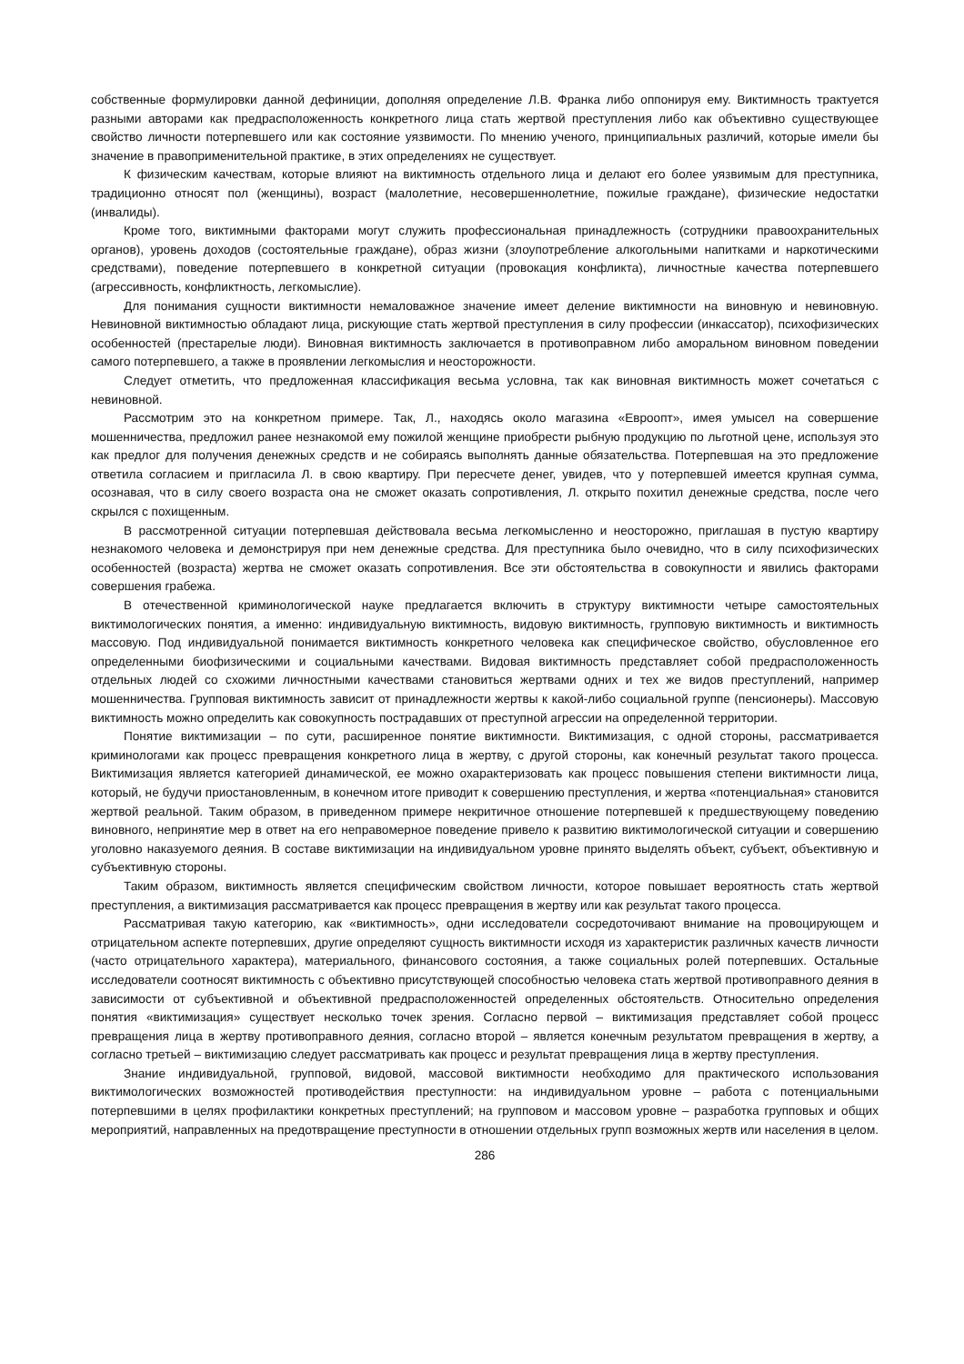собственные формулировки данной дефиниции, дополняя определение Л.В. Франка либо оппонируя ему. Виктимность трактуется разными авторами как предрасположенность конкретного лица стать жертвой преступления либо как объективно существующее свойство личности потерпевшего или как состояние уязвимости. По мнению ученого, принципиальных различий, которые имели бы значение в правоприменительной практике, в этих определениях не существует.
К физическим качествам, которые влияют на виктимность отдельного лица и делают его более уязвимым для преступника, традиционно относят пол (женщины), возраст (малолетние, несовершеннолетние, пожилые граждане), физические недостатки (инвалиды).
Кроме того, виктимными факторами могут служить профессиональная принадлежность (сотрудники правоохранительных органов), уровень доходов (состоятельные граждане), образ жизни (злоупотребление алкогольными напитками и наркотическими средствами), поведение потерпевшего в конкретной ситуации (провокация конфликта), личностные качества потерпевшего (агрессивность, конфликтность, легкомыслие).
Для понимания сущности виктимности немаловажное значение имеет деление виктимности на виновную и невиновную. Невиновной виктимностью обладают лица, рискующие стать жертвой преступления в силу профессии (инкассатор), психофизических особенностей (престарелые люди). Виновная виктимность заключается в противоправном либо аморальном виновном поведении самого потерпевшего, а также в проявлении легкомыслия и неосторожности.
Следует отметить, что предложенная классификация весьма условна, так как виновная виктимность может сочетаться с невиновной.
Рассмотрим это на конкретном примере. Так, Л., находясь около магазина «Евроопт», имея умысел на совершение мошенничества, предложил ранее незнакомой ему пожилой женщине приобрести рыбную продукцию по льготной цене, используя это как предлог для получения денежных средств и не собираясь выполнять данные обязательства. Потерпевшая на это предложение ответила согласием и пригласила Л. в свою квартиру. При пересчете денег, увидев, что у потерпевшей имеется крупная сумма, осознавая, что в силу своего возраста она не сможет оказать сопротивления, Л. открыто похитил денежные средства, после чего скрылся с похищенным.
В рассмотренной ситуации потерпевшая действовала весьма легкомысленно и неосторожно, приглашая в пустую квартиру незнакомого человека и демонстрируя при нем денежные средства. Для преступника было очевидно, что в силу психофизических особенностей (возраста) жертва не сможет оказать сопротивления. Все эти обстоятельства в совокупности и явились факторами совершения грабежа.
В отечественной криминологической науке предлагается включить в структуру виктимности четыре самостоятельных виктимологических понятия, а именно: индивидуальную виктимность, видовую виктимность, групповую виктимность и виктимность массовую. Под индивидуальной понимается виктимность конкретного человека как специфическое свойство, обусловленное его определенными биофизическими и социальными качествами. Видовая виктимность представляет собой предрасположенность отдельных людей со схожими личностными качествами становиться жертвами одних и тех же видов преступлений, например мошенничества. Групповая виктимность зависит от принадлежности жертвы к какой-либо социальной группе (пенсионеры). Массовую виктимность можно определить как совокупность пострадавших от преступной агрессии на определенной территории.
Понятие виктимизации – по сути, расширенное понятие виктимности. Виктимизация, с одной стороны, рассматривается криминологами как процесс превращения конкретного лица в жертву, с другой стороны, как конечный результат такого процесса. Виктимизация является категорией динамической, ее можно охарактеризовать как процесс повышения степени виктимности лица, который, не будучи приостановленным, в конечном итоге приводит к совершению преступления, и жертва «потенциальная» становится жертвой реальной. Таким образом, в приведенном примере некритичное отношение потерпевшей к предшествующему поведению виновного, непринятие мер в ответ на его неправомерное поведение привело к развитию виктимологической ситуации и совершению уголовно наказуемого деяния. В составе виктимизации на индивидуальном уровне принято выделять объект, субъект, объективную и субъективную стороны.
Таким образом, виктимность является специфическим свойством личности, которое повышает вероятность стать жертвой преступления, а виктимизация рассматривается как процесс превращения в жертву или как результат такого процесса.
Рассматривая такую категорию, как «виктимность», одни исследователи сосредоточивают внимание на провоцирующем и отрицательном аспекте потерпевших, другие определяют сущность виктимности исходя из характеристик различных качеств личности (часто отрицательного характера), материального, финансового состояния, а также социальных ролей потерпевших. Остальные исследователи соотносят виктимность с объективно присутствующей способностью человека стать жертвой противоправного деяния в зависимости от субъективной и объективной предрасположенностей определенных обстоятельств. Относительно определения понятия «виктимизация» существует несколько точек зрения. Согласно первой – виктимизация представляет собой процесс превращения лица в жертву противоправного деяния, согласно второй – является конечным результатом превращения в жертву, а согласно третьей – виктимизацию следует рассматривать как процесс и результат превращения лица в жертву преступления.
Знание индивидуальной, групповой, видовой, массовой виктимности необходимо для практического использования виктимологических возможностей противодействия преступности: на индивидуальном уровне – работа с потенциальными потерпевшими в целях профилактики конкретных преступлений; на групповом и массовом уровне – разработка групповых и общих мероприятий, направленных на предотвращение преступности в отношении отдельных групп возможных жертв или населения в целом.
286